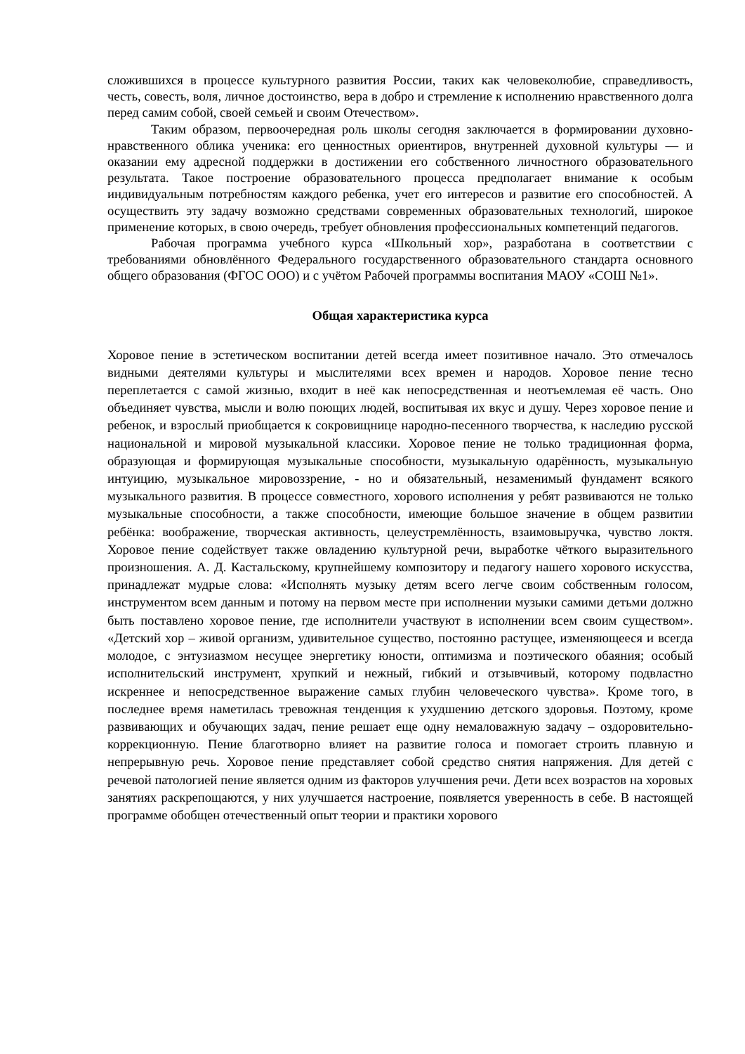сложившихся в процессе культурного развития России, таких как человеколюбие, справедливость, честь, совесть, воля, личное достоинство, вера в добро и стремление к исполнению нравственного долга перед самим собой, своей семьей и своим Отечеством».
Таким образом, первоочередная роль школы сегодня заключается в формировании духовно-нравственного облика ученика: его ценностных ориентиров, внутренней духовной культуры — и оказании ему адресной поддержки в достижении его собственного личностного образовательного результата. Такое построение образовательного процесса предполагает внимание к особым индивидуальным потребностям каждого ребенка, учет его интересов и развитие его способностей. А осуществить эту задачу возможно средствами современных образовательных технологий, широкое применение которых, в свою очередь, требует обновления профессиональных компетенций педагогов.
Рабочая программа учебного курса «Школьный хор», разработана в соответствии с требованиями обновлённого Федерального государственного образовательного стандарта основного общего образования (ФГОС ООО) и с учётом Рабочей программы воспитания МАОУ «СОШ №1».
Общая характеристика курса
Хоровое пение в эстетическом воспитании детей всегда имеет позитивное начало. Это отмечалось видными деятелями культуры и мыслителями всех времен и народов. Хоровое пение тесно переплетается с самой жизнью, входит в неё как непосредственная и неотъемлемая её часть. Оно объединяет чувства, мысли и волю поющих людей, воспитывая их вкус и душу. Через хоровое пение и ребенок, и взрослый приобщается к сокровищнице народно-песенного творчества, к наследию русской национальной и мировой музыкальной классики. Хоровое пение не только традиционная форма, образующая и формирующая музыкальные способности, музыкальную одарённость, музыкальную интуицию, музыкальное мировоззрение, - но и обязательный, незаменимый фундамент всякого музыкального развития. В процессе совместного, хорового исполнения у ребят развиваются не только музыкальные способности, а также способности, имеющие большое значение в общем развитии ребёнка: воображение, творческая активность, целеустремлённость, взаимовыручка, чувство локтя. Хоровое пение содействует также овладению культурной речи, выработке чёткого выразительного произношения. А. Д. Кастальскому, крупнейшему композитору и педагогу нашего хорового искусства, принадлежат мудрые слова: «Исполнять музыку детям всего легче своим собственным голосом, инструментом всем данным и потому на первом месте при исполнении музыки самими детьми должно быть поставлено хоровое пение, где исполнители участвуют в исполнении всем своим существом». «Детский хор – живой организм, удивительное существо, постоянно растущее, изменяющееся и всегда молодое, с энтузиазмом несущее энергетику юности, оптимизма и поэтического обаяния; особый исполнительский инструмент, хрупкий и нежный, гибкий и отзывчивый, которому подвластно искреннее и непосредственное выражение самых глубин человеческого чувства». Кроме того, в последнее время наметилась тревожная тенденция к ухудшению детского здоровья. Поэтому, кроме развивающих и обучающих задач, пение решает еще одну немаловажную задачу – оздоровительно-коррекционную. Пение благотворно влияет на развитие голоса и помогает строить плавную и непрерывную речь. Хоровое пение представляет собой средство снятия напряжения. Для детей с речевой патологией пение является одним из факторов улучшения речи. Дети всех возрастов на хоровых занятиях раскрепощаются, у них улучшается настроение, появляется уверенность в себе. В настоящей программе обобщен отечественный опыт теории и практики хорового